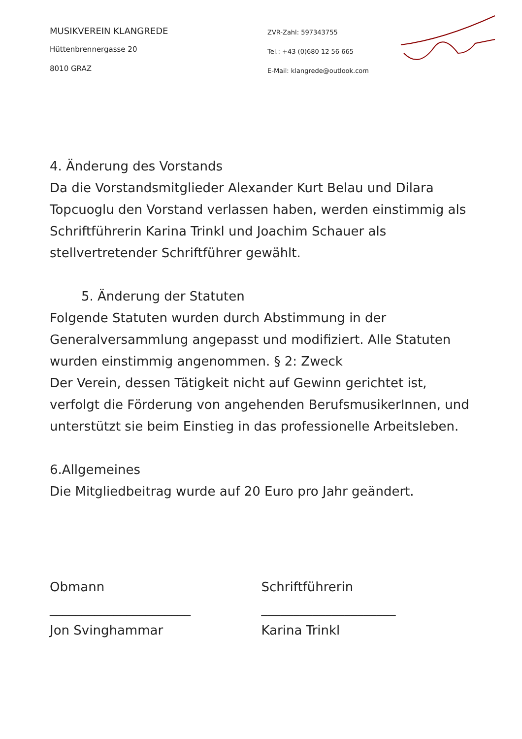MUSIKVEREIN KLANGREDE
Hüttenbrennergasse 20
8010 GRAZ
ZVR-Zahl: 597343755
Tel.: +43 (0)680 12 56 665
E-Mail: klangrede@outlook.com
4. Änderung des Vorstands
Da die Vorstandsmitglieder Alexander Kurt Belau und Dilara Topcuoglu den Vorstand verlassen haben, werden einstimmig als Schriftführerin Karina Trinkl und Joachim Schauer als stellvertretender Schriftführer gewählt.
5. Änderung der Statuten
Folgende Statuten wurden durch Abstimmung in der Generalversammlung angepasst und modifiziert. Alle Statuten wurden einstimmig angenommen. § 2: Zweck
Der Verein, dessen Tätigkeit nicht auf Gewinn gerichtet ist, verfolgt die Förderung von angehenden BerufsmusikerInnen, und unterstützt sie beim Einstieg in das professionelle Arbeitsleben.
6.Allgemeines
Die Mitgliedbeitrag wurde auf 20 Euro pro Jahr geändert.
Obmann
______________________
Jon Svinghammar
Schriftführerin
_____________________
Karina Trinkl